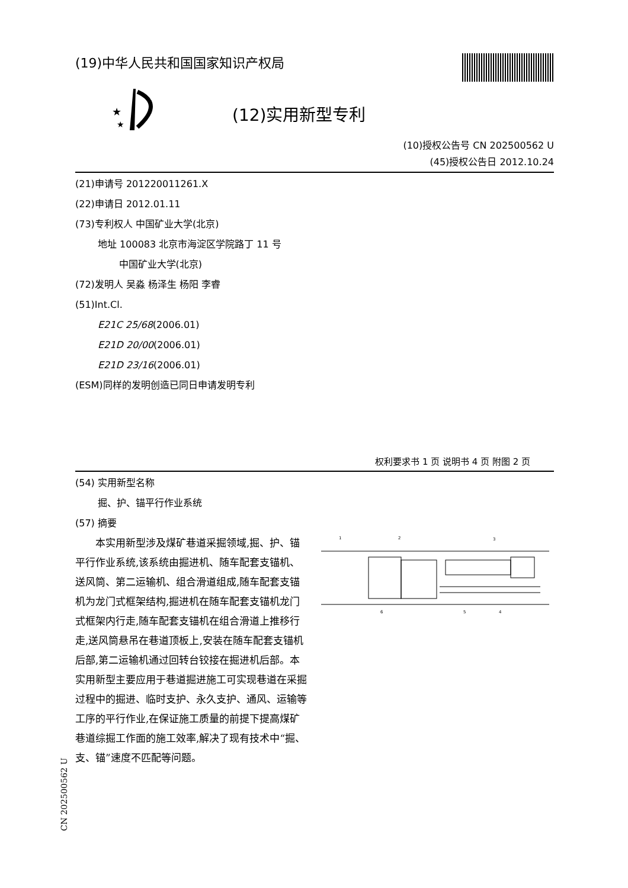(19)中华人民共和国国家知识产权局
★
★
(12)实用新型专利
(10)授权公告号 CN 202500562 U
(45)授权公告日 2012.10.24
(21)申请号 201220011261.X
(22)申请日 2012.01.11
(73)专利权人 中国矿业大学(北京)
地址 100083 北京市海淀区学院路丁 11 号
中国矿业大学(北京)
(72)发明人 吴淼 杨泽生 杨阳 李睿
(51)Int.Cl.
E21C 25/68(2006.01)
E21D 20/00(2006.01)
E21D 23/16(2006.01)
(ESM)同样的发明创造已同日申请发明专利
权利要求书 1 页 说明书 4 页 附图 2 页
(54) 实用新型名称
掘、护、锚平行作业系统
(57) 摘要
本实用新型涉及煤矿巷道采掘领域,掘、护、锚平行作业系统,该系统由掘进机、随车配套支锚机、送风筒、第二运输机、组合滑道组成,随车配套支锚机为龙门式框架结构,掘进机在随车配套支锚机龙门式框架内行走,随车配套支锚机在组合滑道上推移行走,送风筒悬吊在巷道顶板上,安装在随车配套支锚机后部,第二运输机通过回转台铰接在掘进机后部。本实用新型主要应用于巷道掘进施工可实现巷道在采掘过程中的掘进、临时支护、永久支护、通风、运输等工序的平行作业,在保证施工质量的前提下提高煤矿巷道综掘工作面的施工效率,解决了现有技术中“掘、支、锚”速度不匹配等问题。
1
2
3
4
5
6
CN 202500562 U